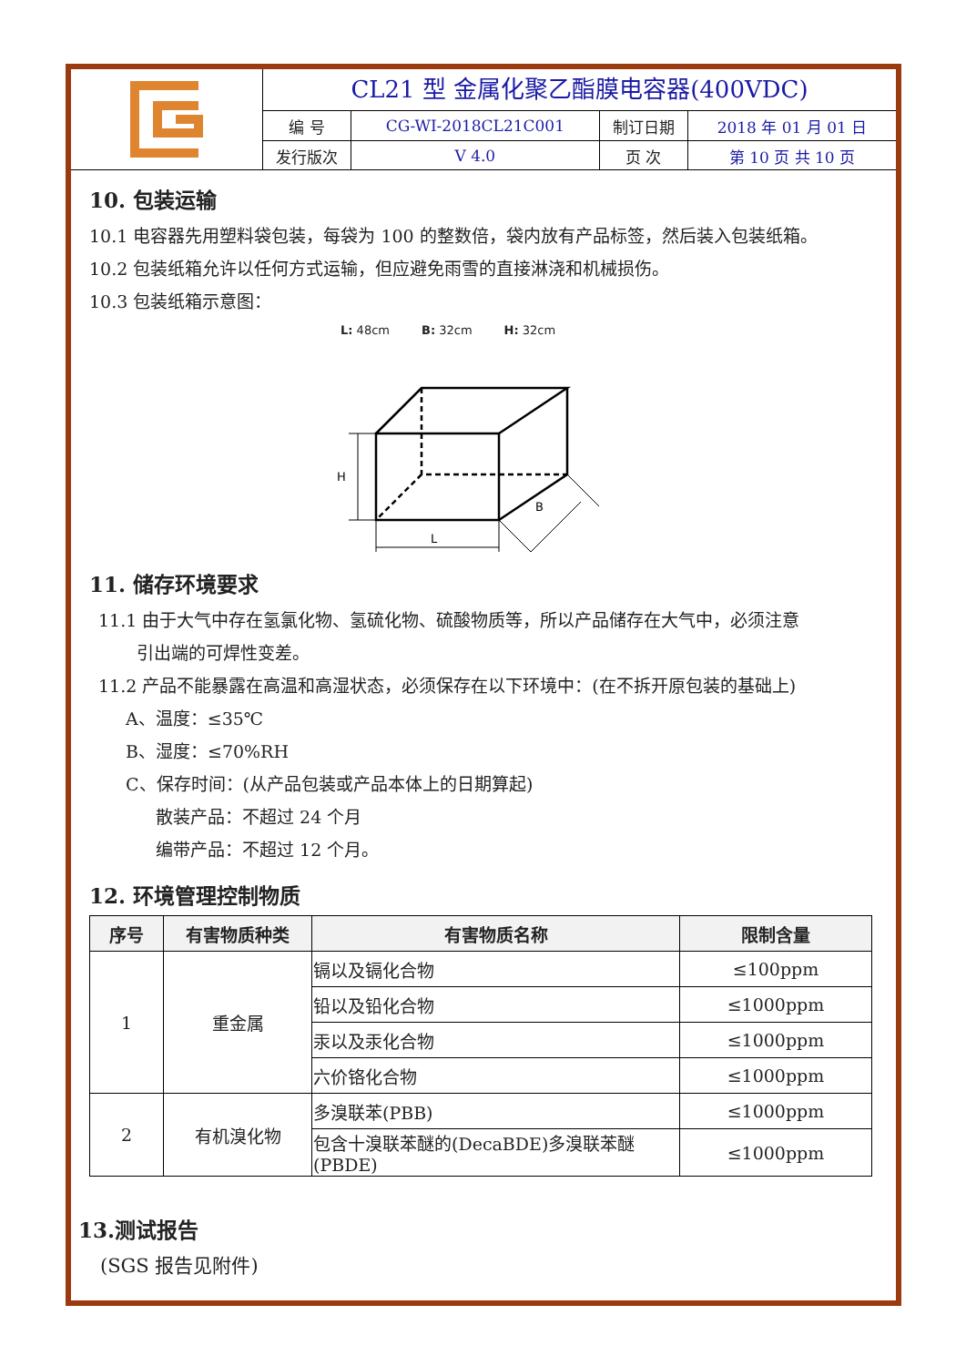CL21 型 金属化聚乙酯膜电容器(400VDC)
| 编 号 | CG-WI-2018CL21C001 | 制订日期 | 2018 年 01 月 01 日 |
| 发行版次 | V 4.0 | 页 次 | 第 10 页 共 10 页 |
10. 包装运输
10.1 电容器先用塑料袋包装，每袋为 100 的整数倍，袋内放有产品标签，然后装入包装纸箱。
10.2 包装纸箱允许以任何方式运输，但应避免雨雪的直接淋浇和机械损伤。
10.3 包装纸箱示意图：
L: 48cm B: 32cm H: 32cm
H
L
B
11. 储存环境要求
11.1 由于大气中存在氢氯化物、氢硫化物、硫酸物质等，所以产品储存在大气中，必须注意
引出端的可焊性变差。
11.2 产品不能暴露在高温和高湿状态，必须保存在以下环境中：(在不拆开原包装的基础上)
A、温度：≤35℃
B、湿度：≤70%RH
C、保存时间：(从产品包装或产品本体上的日期算起)
散装产品：不超过 24 个月
编带产品：不超过 12 个月。
12. 环境管理控制物质
| 序号 | 有害物质种类 | 有害物质名称 | 限制含量 |
| --- | --- | --- | --- |
| 1 | 重金属 | 镉以及镉化合物 | ≤100ppm |
| | | 铅以及铅化合物 | ≤1000ppm |
| | | 汞以及汞化合物 | ≤1000ppm |
| | | 六价铬化合物 | ≤1000ppm |
| 2 | 有机溴化物 | 多溴联苯(PBB) | ≤1000ppm |
| | | 包含十溴联苯醚的(DecaBDE)多溴联苯醚(PBDE) | ≤1000ppm |
13.测试报告
(SGS 报告见附件)